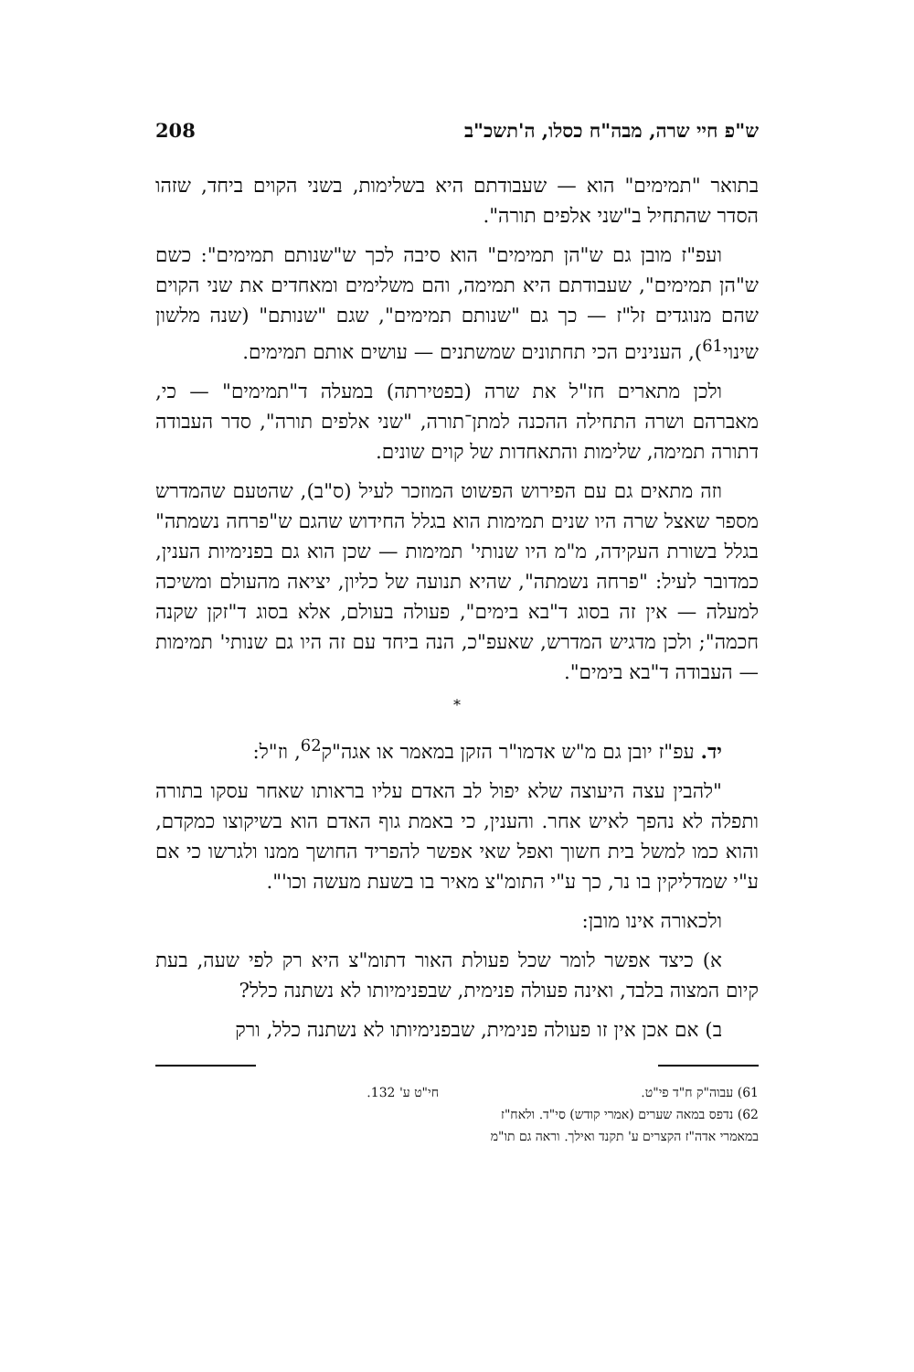ש"פ חיי שרה, מבה"ח כסלו, ה'תשכ"ב 208
בתואר "תמימים" הוא — שעבודתם היא בשלימות, בשני הקוים ביחד, שזהו הסדר שהתחיל ב"שני אלפים תורה".
ועפ"ז מובן גם ש"הן תמימים" הוא סיבה לכך ש"שנותם תמימים": כשם ש"הן תמימים", שעבודתם היא תמימה, והם משלימים ומאחדים את שני הקוים שהם מנוגדים זל"ז — כך גם "שנותם תמימים", שגם "שנותם" (שנה מלשון שינוי<sup>61</sup>), הענינים הכי תחתונים שמשתנים — עושים אותם תמימים.
ולכן מתארים חז"ל את שרה (בפטירתה) במעלה ד"תמימים" — כי, מאברהם ושרה התחילה ההכנה למתן־תורה, "שני אלפים תורה", סדר העבודה דתורה תמימה, שלימות והתאחדות של קוים שונים.
וזה מתאים גם עם הפירוש הפשוט המוזכר לעיל (ס"ב), שהטעם שהמדרש מספר שאצל שרה היו שנים תמימות הוא בגלל החידוש שהגם ש"פרחה נשמתה" בגלל בשורת העקידה, מ"מ היו שנותי' תמימות — שכן הוא גם בפנימיות הענין, כמדובר לעיל: "פרחה נשמתה", שהיא תנועה של כליון, יציאה מהעולם ומשיכה למעלה — אין זה בסוג ד"בא בימים", פעולה בעולם, אלא בסוג ד"זקן שקנה חכמה"; ולכן מדגיש המדרש, שאעפ"כ, הנה ביחד עם זה היו גם שנותי' תמימות — העבודה ד"בא בימים".
*
יד. עפ"ז יובן גם מ"ש אדמו"ר הזקן במאמר או אגה"ק<sup>62</sup>, וז"ל:
"להבין עצה היעוצה שלא יפול לב האדם עליו בראותו שאחר עסקו בתורה ותפלה לא נהפך לאיש אחר. והענין, כי באמת גוף האדם הוא בשיקוצו כמקדם, והוא כמו למשל בית חשוך ואפל שאי אפשר להפריד החושך ממנו ולגרשו כי אם ע"י שמדליקין בו נר, כך ע"י התומ"צ מאיר בו בשעת מעשה וכו'".
ולכאורה אינו מובן:
א) כיצד אפשר לומר שכל פעולת האור דתומ"צ היא רק לפי שעה, בעת קיום המצוה בלבד, ואינה פעולה פנימית, שבפנימיותו לא נשתנה כלל?
ב) אם אכן אין זו פעולה פנימית, שבפנימיותו לא נשתנה כלל, ורק
61) עבוה"ק ח"ד פי"ט.
62) נדפס במאה שערים (אמרי קודש) סי"ד. ולאח"ז במאמרי אדה"ז הקצרים ע' תקנד ואילך. וראה גם תו"מ חי"ט ע' 132.